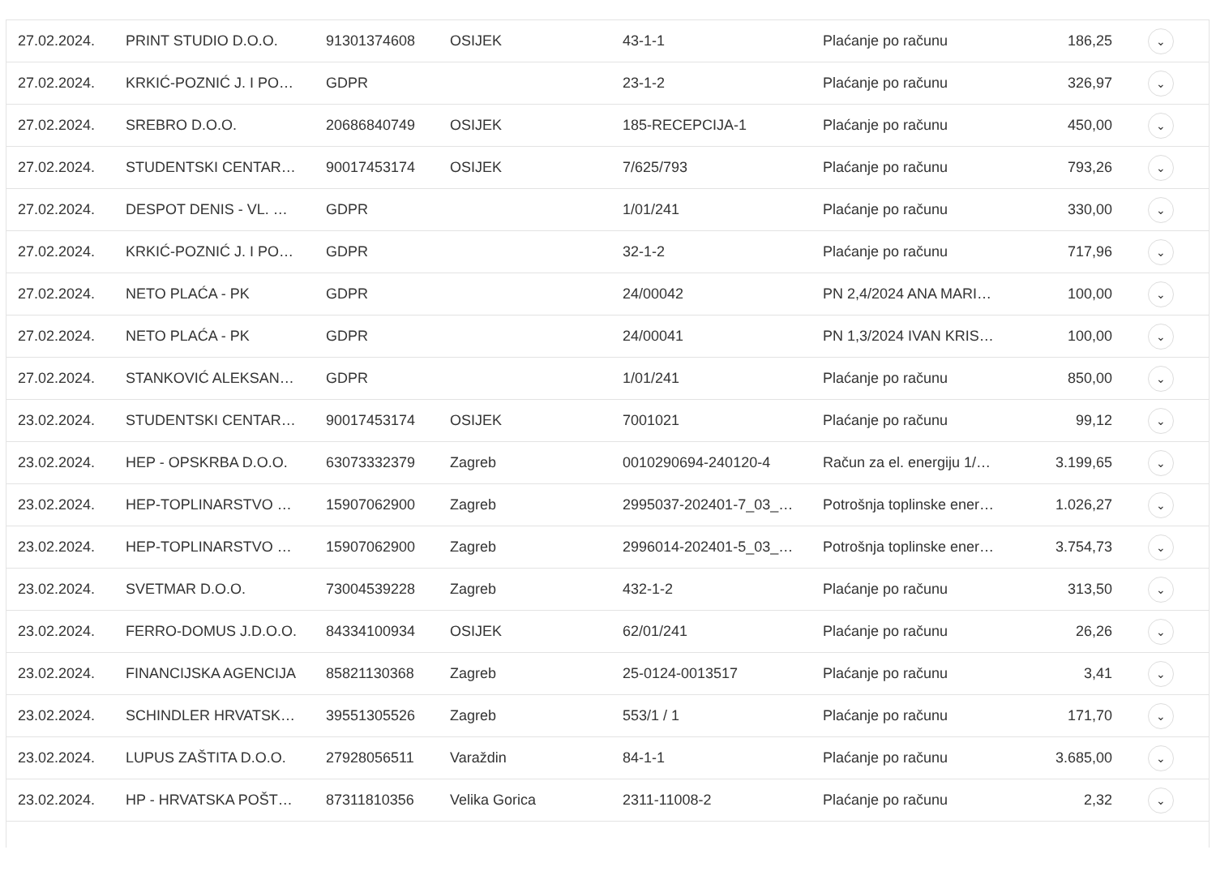| 27.02.2024. | PRINT STUDIO D.O.O. | 91301374608 | OSIJEK | 43-1-1 | Plaćanje po računu | 186,25 | ⌄ |
| 27.02.2024. | KRKIĆ-POZNIĆ J. I PO… | GDPR | | 23-1-2 | Plaćanje po računu | 326,97 | ⌄ |
| 27.02.2024. | SREBRO D.O.O. | 20686840749 | OSIJEK | 185-RECEPCIJA-1 | Plaćanje po računu | 450,00 | ⌄ |
| 27.02.2024. | STUDENTSKI CENTAR… | 90017453174 | OSIJEK | 7/625/793 | Plaćanje po računu | 793,26 | ⌄ |
| 27.02.2024. | DESPOT DENIS - VL. … | GDPR | | 1/01/241 | Plaćanje po računu | 330,00 | ⌄ |
| 27.02.2024. | KRKIĆ-POZNIĆ J. I PO… | GDPR | | 32-1-2 | Plaćanje po računu | 717,96 | ⌄ |
| 27.02.2024. | NETO PLAĆA - PK | GDPR | | 24/00042 | PN 2,4/2024 ANA MARI… | 100,00 | ⌄ |
| 27.02.2024. | NETO PLAĆA - PK | GDPR | | 24/00041 | PN 1,3/2024 IVAN KRIS… | 100,00 | ⌄ |
| 27.02.2024. | STANKOVIĆ ALEKSAN… | GDPR | | 1/01/241 | Plaćanje po računu | 850,00 | ⌄ |
| 23.02.2024. | STUDENTSKI CENTAR… | 90017453174 | OSIJEK | 7001021 | Plaćanje po računu | 99,12 | ⌄ |
| 23.02.2024. | HEP - OPSKRBA D.O.O. | 63073332379 | Zagreb | 0010290694-240120-4 | Račun za el. energiju 1/… | 3.199,65 | ⌄ |
| 23.02.2024. | HEP-TOPLINARSTVO … | 15907062900 | Zagreb | 2995037-202401-7_03_… | Potrošnja toplinske ener… | 1.026,27 | ⌄ |
| 23.02.2024. | HEP-TOPLINARSTVO … | 15907062900 | Zagreb | 2996014-202401-5_03_… | Potrošnja toplinske ener… | 3.754,73 | ⌄ |
| 23.02.2024. | SVETMAR D.O.O. | 73004539228 | Zagreb | 432-1-2 | Plaćanje po računu | 313,50 | ⌄ |
| 23.02.2024. | FERRO-DOMUS J.D.O.O. | 84334100934 | OSIJEK | 62/01/241 | Plaćanje po računu | 26,26 | ⌄ |
| 23.02.2024. | FINANCIJSKA AGENCIJA | 85821130368 | Zagreb | 25-0124-0013517 | Plaćanje po računu | 3,41 | ⌄ |
| 23.02.2024. | SCHINDLER HRVATSK… | 39551305526 | Zagreb | 553/1 / 1 | Plaćanje po računu | 171,70 | ⌄ |
| 23.02.2024. | LUPUS ZAŠTITA D.O.O. | 27928056511 | Varaždin | 84-1-1 | Plaćanje po računu | 3.685,00 | ⌄ |
| 23.02.2024. | HP - HRVATSKA POŠT… | 87311810356 | Velika Gorica | 2311-11008-2 | Plaćanje po računu | 2,32 | ⌄ |